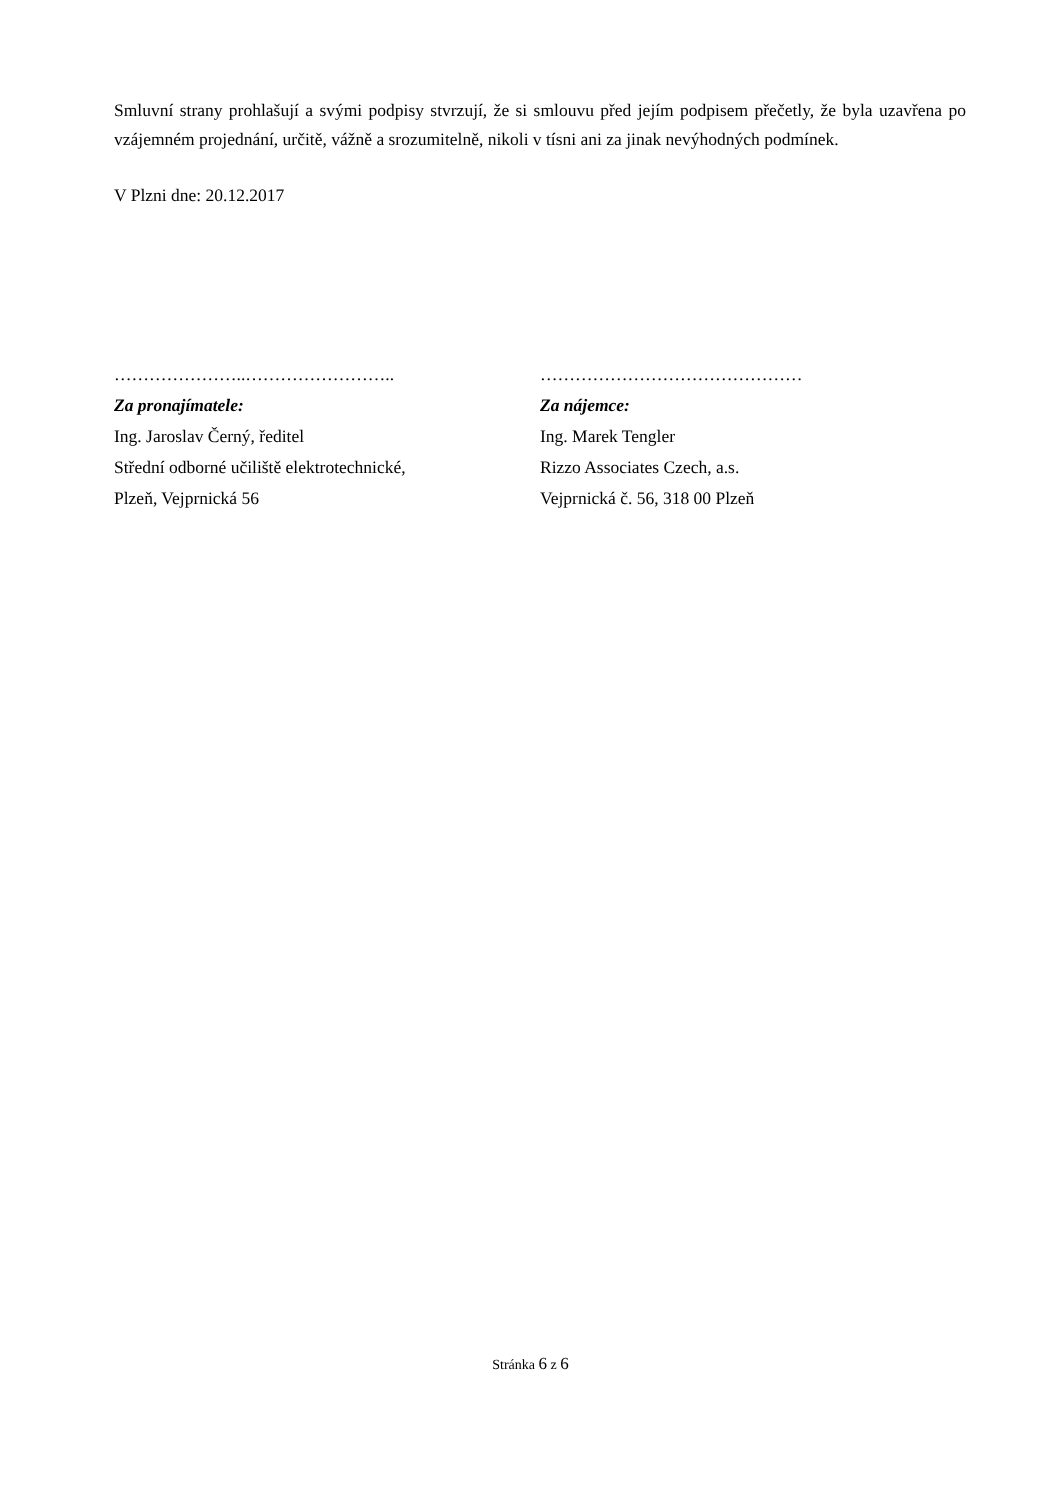Smluvní strany prohlašují a svými podpisy stvrzují, že si smlouvu před jejím podpisem přečetly, že byla uzavřena po vzájemném projednání, určitě, vážně a srozumitelně, nikoli v tísni ani za jinak nevýhodných podmínek.
V Plzni dne: 20.12.2017
…………………..……………………..
Za pronajímatele:
Ing. Jaroslav Černý, ředitel
Střední odborné učiliště elektrotechnické,
Plzeň, Vejprnická 56
………………………………………
Za nájemce:
Ing. Marek Tengler
Rizzo Associates Czech, a.s.
Vejprnická č. 56, 318 00 Plzeň
Stránka 6 z 6